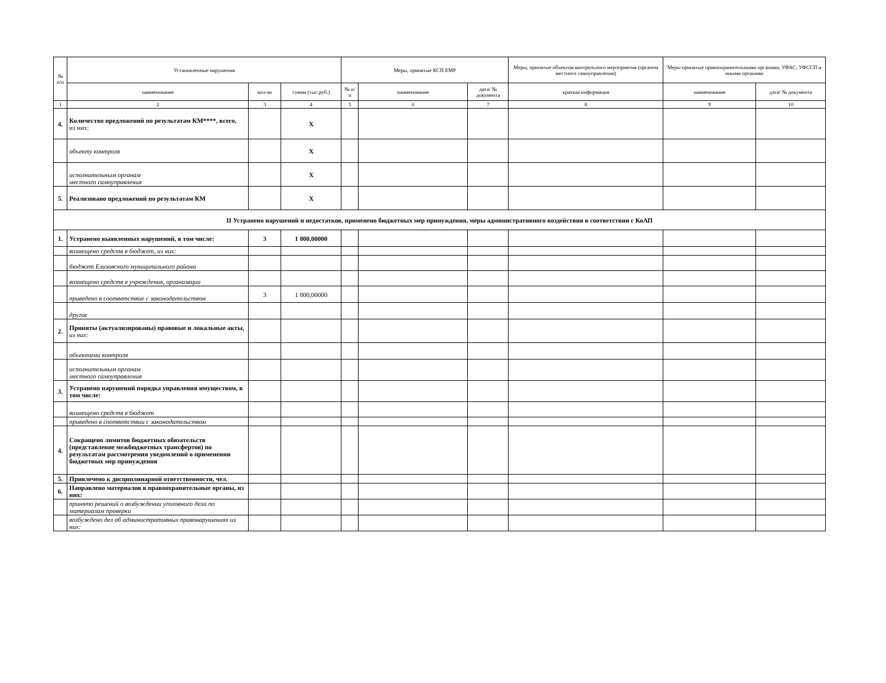| № п/п | Установленные нарушения | | | Меры, принятые КСП ЕМР | | | Меры, принятые объектом контрольного мероприятия (органом местного самоуправления) | Меры принятые правоохранительными органами, УФАС, УФССП и иными органами | |
| --- | --- | --- | --- | --- | --- | --- | --- | --- | --- |
| | наименование | кол-во | сумма (тыс.руб.) | № п/п | наименование | дата/ № документа | краткая информация | наименование | дата/ № документа |
| 1 | 2 | 3 | 4 | 5 | 6 | 7 | 8 | 9 | 10 |
| 4. | Количество предложений по результатам КМ****, всего, из них: | | Х | | | | | | |
| | объекту контроля | | Х | | | | | | |
| | исполнительным органам местного самоуправления | | Х | | | | | | |
| 5. | Реализовано предложений по результатам КМ | | Х | | | | | | |
| II Устранено нарушений и недостатков, применено бюджетных мер принуждения, меры административного воздействия в соответствии с КоАП | | | | | | | | | |
| 1. | Устранено выявленных нарушений, в том числе: | 3 | 1 800,00000 | | | | | | |
| | возмещено средств в бюджет, из них: | | | | | | | | |
| | бюджет Елизовского муниципального района | | | | | | | | |
| | возмещено средств в учреждения, организации | | | | | | | | |
| | приведено в соответствие с законодательством | 3 | 1 800,00000 | | | | | | |
| | другое | | | | | | | | |
| 2. | Приняты (актуализированы) правовые и локальные акты, из них: | | | | | | | | |
| | объектами контроля | | | | | | | | |
| | исполнительным органам местного самоуправления | | | | | | | | |
| 3. | Устранено нарушений порядка управления имуществом, в том числе: | | | | | | | | |
| | возмещено средств в бюджет | | | | | | | | |
| | приведено в соответствии с законодательством | | | | | | | | |
| 4. | Сокращено лимитов бюджетных обязательств (представление межбюджетных трансфертов) по результатам рассмотрения уведомлений о применении бюджетных мер принуждения | | | | | | | | |
| 5. | Привлечено к дисциплинарной ответственности, чел. | | | | | | | | |
| 6. | Направлено материалов в правоохранительные органы, из них: | | | | | | | | |
| | принято решений о возбуждении уголовного дела по материалам проверки | | | | | | | | |
| | возбуждено дел об административных правонарушениях из них: | | | | | | | | |